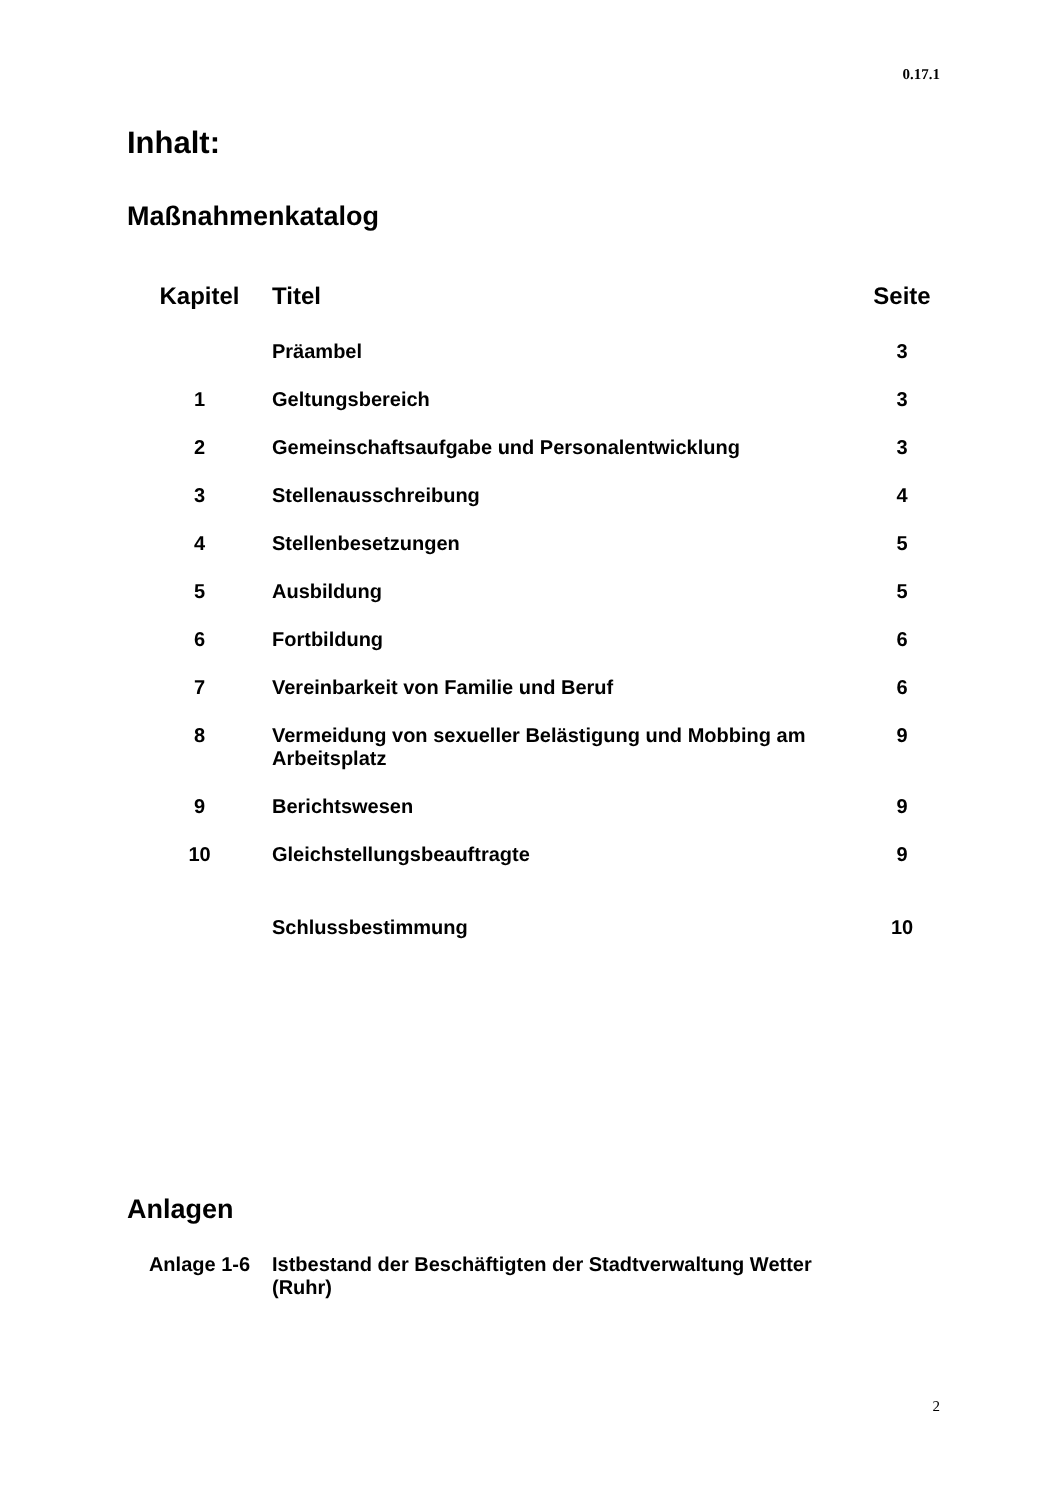0.17.1
Inhalt:
Maßnahmenkatalog
| Kapitel | Titel | Seite |
| --- | --- | --- |
| | Präambel | 3 |
| 1 | Geltungsbereich | 3 |
| 2 | Gemeinschaftsaufgabe und Personalentwicklung | 3 |
| 3 | Stellenausschreibung | 4 |
| 4 | Stellenbesetzungen | 5 |
| 5 | Ausbildung | 5 |
| 6 | Fortbildung | 6 |
| 7 | Vereinbarkeit von Familie und Beruf | 6 |
| 8 | Vermeidung von sexueller Belästigung und Mobbing am Arbeitsplatz | 9 |
| 9 | Berichtswesen | 9 |
| 10 | Gleichstellungsbeauftragte | 9 |
| | Schlussbestimmung | 10 |
Anlagen
| Anlage 1-6 | Istbestand der Beschäftigten der Stadtverwaltung Wetter (Ruhr) | |
2